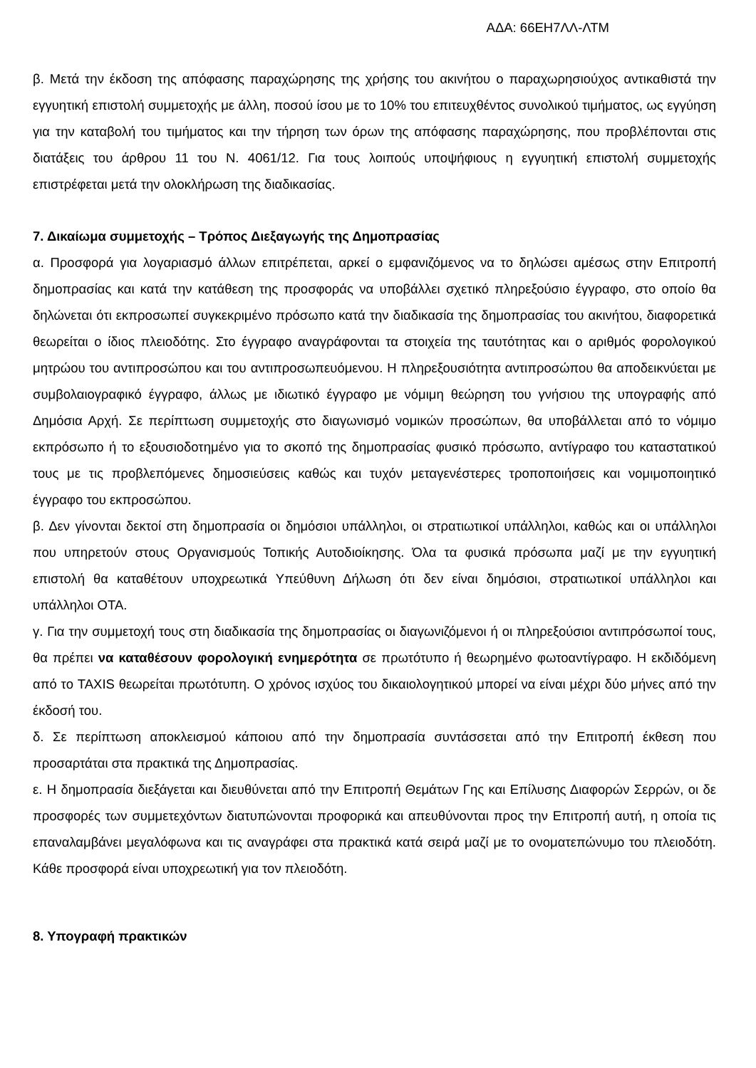ΑΔΑ: 66ΕΗ7ΛΛ-ΛΤΜ
β. Μετά την έκδοση της απόφασης παραχώρησης της χρήσης του ακινήτου ο παραχωρησιούχος αντικαθιστά την εγγυητική επιστολή συμμετοχής με άλλη, ποσού ίσου με το 10% του επιτευχθέντος συνολικού τιμήματος, ως εγγύηση για την καταβολή του τιμήματος και την τήρηση των όρων της απόφασης παραχώρησης, που προβλέπονται στις διατάξεις του άρθρου 11 του Ν. 4061/12. Για τους λοιπούς υποψήφιους η εγγυητική επιστολή συμμετοχής επιστρέφεται μετά την ολοκλήρωση της διαδικασίας.
7. Δικαίωμα συμμετοχής – Τρόπος Διεξαγωγής της Δημοπρασίας
α. Προσφορά για λογαριασμό άλλων επιτρέπεται, αρκεί ο εμφανιζόμενος να το δηλώσει αμέσως στην Επιτροπή δημοπρασίας και κατά την κατάθεση της προσφοράς να υποβάλλει σχετικό πληρεξούσιο έγγραφο, στο οποίο θα δηλώνεται ότι εκπροσωπεί συγκεκριμένο πρόσωπο κατά την διαδικασία της δημοπρασίας του ακινήτου, διαφορετικά θεωρείται ο ίδιος πλειοδότης. Στο έγγραφο αναγράφονται τα στοιχεία της ταυτότητας και ο αριθμός φορολογικού μητρώου του αντιπροσώπου και του αντιπροσωπευόμενου. Η πληρεξουσιότητα αντιπροσώπου θα αποδεικνύεται με συμβολαιογραφικό έγγραφο, άλλως με ιδιωτικό έγγραφο με νόμιμη θεώρηση του γνήσιου της υπογραφής από Δημόσια Αρχή. Σε περίπτωση συμμετοχής στο διαγωνισμό νομικών προσώπων, θα υποβάλλεται από το νόμιμο εκπρόσωπο ή το εξουσιοδοτημένο για το σκοπό της δημοπρασίας φυσικό πρόσωπο, αντίγραφο του καταστατικού τους με τις προβλεπόμενες δημοσιεύσεις καθώς και τυχόν μεταγενέστερες τροποποιήσεις και νομιμοποιητικό έγγραφο του εκπροσώπου.
β. Δεν γίνονται δεκτοί στη δημοπρασία οι δημόσιοι υπάλληλοι, οι στρατιωτικοί υπάλληλοι, καθώς και οι υπάλληλοι που υπηρετούν στους Οργανισμούς Τοπικής Αυτοδιοίκησης. Όλα τα φυσικά πρόσωπα μαζί με την εγγυητική επιστολή θα καταθέτουν υποχρεωτικά Υπεύθυνη Δήλωση ότι δεν είναι δημόσιοι, στρατιωτικοί υπάλληλοι και υπάλληλοι ΟΤΑ.
γ. Για την συμμετοχή τους στη διαδικασία της δημοπρασίας οι διαγωνιζόμενοι ή οι πληρεξούσιοι αντιπρόσωποί τους, θα πρέπει να καταθέσουν φορολογική ενημερότητα σε πρωτότυπο ή θεωρημένο φωτοαντίγραφο. Η εκδιδόμενη από το TAXIS θεωρείται πρωτότυπη. Ο χρόνος ισχύος του δικαιολογητικού μπορεί να είναι μέχρι δύο μήνες από την έκδοσή του.
δ. Σε περίπτωση αποκλεισμού κάποιου από την δημοπρασία συντάσσεται από την Επιτροπή έκθεση που προσαρτάται στα πρακτικά της Δημοπρασίας.
ε. Η δημοπρασία διεξάγεται και διευθύνεται από την Επιτροπή Θεμάτων Γης και Επίλυσης Διαφορών Σερρών, οι δε προσφορές των συμμετεχόντων διατυπώνονται προφορικά και απευθύνονται προς την Επιτροπή αυτή, η οποία τις επαναλαμβάνει μεγαλόφωνα και τις αναγράφει στα πρακτικά κατά σειρά μαζί με το ονοματεπώνυμο του πλειοδότη. Κάθε προσφορά είναι υποχρεωτική για τον πλειοδότη.
8. Υπογραφή πρακτικών